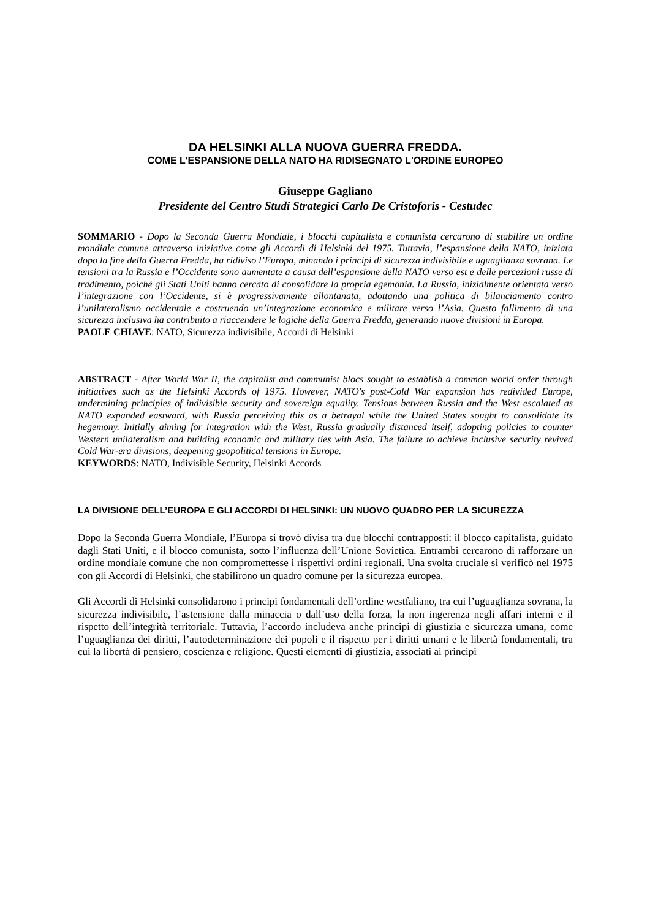DA HELSINKI ALLA NUOVA GUERRA FREDDA.
COME L’ESPANSIONE DELLA NATO HA RIDISEGNATO L'ORDINE EUROPEO
Giuseppe Gagliano
Presidente del Centro Studi Strategici Carlo De Cristoforis - Cestudec
SOMMARIO - Dopo la Seconda Guerra Mondiale, i blocchi capitalista e comunista cercarono di stabilire un ordine mondiale comune attraverso iniziative come gli Accordi di Helsinki del 1975. Tuttavia, l’espansione della NATO, iniziata dopo la fine della Guerra Fredda, ha ridiviso l’Europa, minando i principi di sicurezza indivisibile e uguaglianza sovrana. Le tensioni tra la Russia e l’Occidente sono aumentate a causa dell’espansione della NATO verso est e delle percezioni russe di tradimento, poiché gli Stati Uniti hanno cercato di consolidare la propria egemonia. La Russia, inizialmente orientata verso l’integrazione con l’Occidente, si è progressivamente allontanata, adottando una politica di bilanciamento contro l’unilateralismo occidentale e costruendo un’integrazione economica e militare verso l’Asia. Questo fallimento di una sicurezza inclusiva ha contribuito a riaccendere le logiche della Guerra Fredda, generando nuove divisioni in Europa.
PAOLE CHIAVE: NATO, Sicurezza indivisibile, Accordi di Helsinki
ABSTRACT - After World War II, the capitalist and communist blocs sought to establish a common world order through initiatives such as the Helsinki Accords of 1975. However, NATO's post-Cold War expansion has redivided Europe, undermining principles of indivisible security and sovereign equality. Tensions between Russia and the West escalated as NATO expanded eastward, with Russia perceiving this as a betrayal while the United States sought to consolidate its hegemony. Initially aiming for integration with the West, Russia gradually distanced itself, adopting policies to counter Western unilateralism and building economic and military ties with Asia. The failure to achieve inclusive security revived Cold War-era divisions, deepening geopolitical tensions in Europe.
KEYWORDS: NATO, Indivisible Security, Helsinki Accords
LA DIVISIONE DELL’EUROPA E GLI ACCORDI DI HELSINKI: UN NUOVO QUADRO PER LA SICUREZZA
Dopo la Seconda Guerra Mondiale, l’Europa si trovò divisa tra due blocchi contrapposti: il blocco capitalista, guidato dagli Stati Uniti, e il blocco comunista, sotto l’influenza dell’Unione Sovietica. Entrambi cercarono di rafforzare un ordine mondiale comune che non compromettesse i rispettivi ordini regionali. Una svolta cruciale si verificò nel 1975 con gli Accordi di Helsinki, che stabilirono un quadro comune per la sicurezza europea.
Gli Accordi di Helsinki consolidarono i principi fondamentali dell’ordine westfaliano, tra cui l’uguaglianza sovrana, la sicurezza indivisibile, l’astensione dalla minaccia o dall’uso della forza, la non ingerenza negli affari interni e il rispetto dell’integrità territoriale. Tuttavia, l’accordo includeva anche principi di giustizia e sicurezza umana, come l’uguaglianza dei diritti, l’autodeterminazione dei popoli e il rispetto per i diritti umani e le libertà fondamentali, tra cui la libertà di pensiero, coscienza e religione. Questi elementi di giustizia, associati ai principi